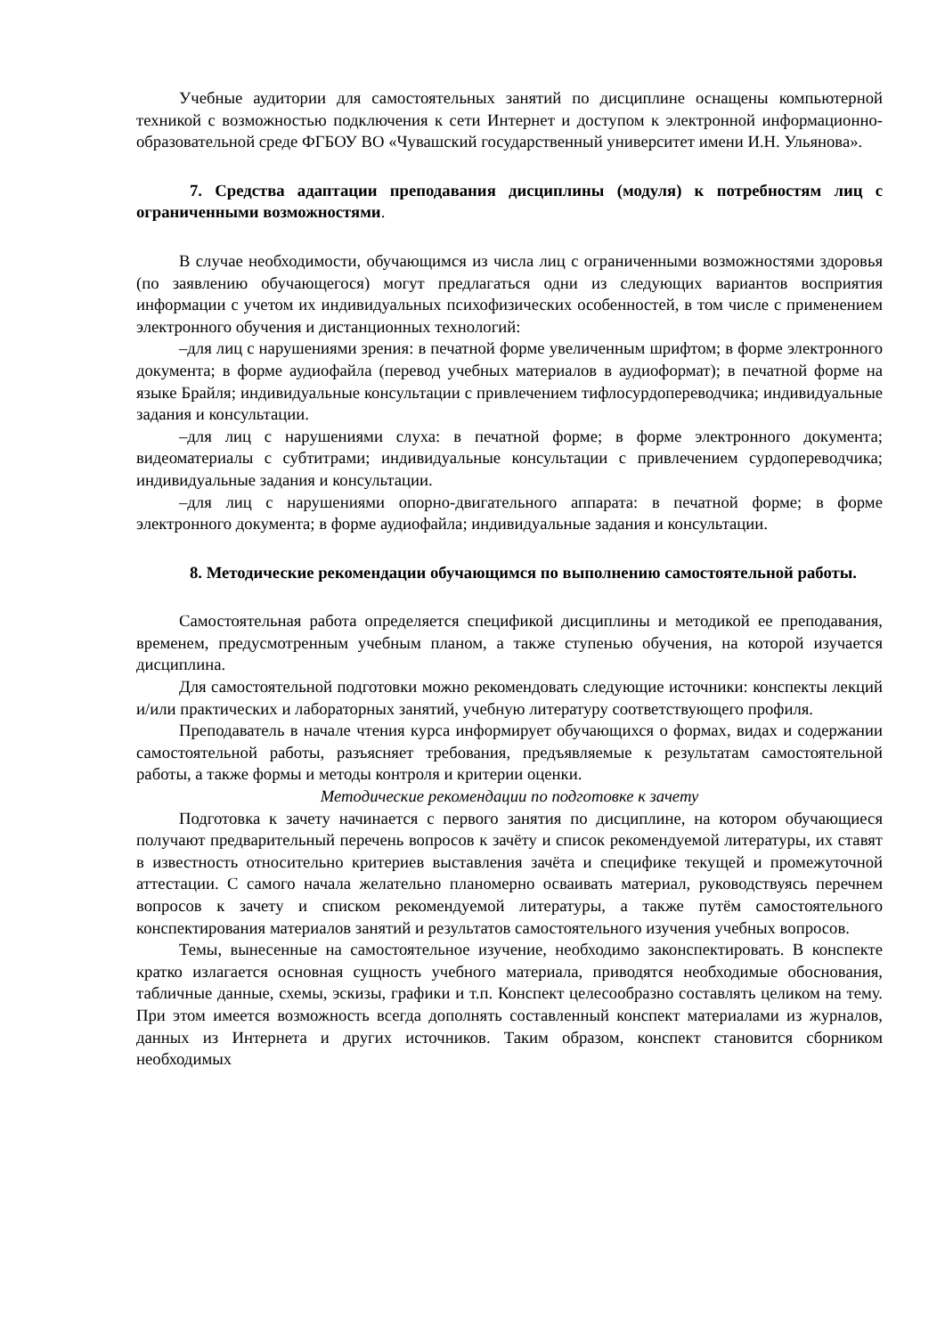Учебные аудитории для самостоятельных занятий по дисциплине оснащены компьютерной техникой с возможностью подключения к сети Интернет и доступом к электронной информационно-образовательной среде ФГБОУ ВО «Чувашский государственный университет имени И.Н. Ульянова».
7. Средства адаптации преподавания дисциплины (модуля) к потребностям лиц с ограниченными возможностями.
В случае необходимости, обучающимся из числа лиц с ограниченными возможностями здоровья (по заявлению обучающегося) могут предлагаться одни из следующих вариантов восприятия информации с учетом их индивидуальных психофизических особенностей, в том числе с применением электронного обучения и дистанционных технологий:
–для лиц с нарушениями зрения: в печатной форме увеличенным шрифтом; в форме электронного документа; в форме аудиофайла (перевод учебных материалов в аудиоформат); в печатной форме на языке Брайля; индивидуальные консультации с привлечением тифлосурдопереводчика; индивидуальные задания и консультации.
–для лиц с нарушениями слуха: в печатной форме; в форме электронного документа; видеоматериалы с субтитрами; индивидуальные консультации с привлечением сурдопереводчика; индивидуальные задания и консультации.
–для лиц с нарушениями опорно-двигательного аппарата: в печатной форме; в форме электронного документа; в форме аудиофайла; индивидуальные задания и консультации.
8. Методические рекомендации обучающимся по выполнению самостоятельной работы.
Самостоятельная работа определяется спецификой дисциплины и методикой ее преподавания, временем, предусмотренным учебным планом, а также ступенью обучения, на которой изучается дисциплина.
Для самостоятельной подготовки можно рекомендовать следующие источники: конспекты лекций и/или практических и лабораторных занятий, учебную литературу соответствующего профиля.
Преподаватель в начале чтения курса информирует обучающихся о формах, видах и содержании самостоятельной работы, разъясняет требования, предъявляемые к результатам самостоятельной работы, а также формы и методы контроля и критерии оценки.
Методические рекомендации по подготовке к зачету
Подготовка к зачету начинается с первого занятия по дисциплине, на котором обучающиеся получают предварительный перечень вопросов к зачёту и список рекомендуемой литературы, их ставят в известность относительно критериев выставления зачёта и специфике текущей и промежуточной аттестации. С самого начала желательно планомерно осваивать материал, руководствуясь перечнем вопросов к зачету и списком рекомендуемой литературы, а также путём самостоятельного конспектирования материалов занятий и результатов самостоятельного изучения учебных вопросов.
Темы, вынесенные на самостоятельное изучение, необходимо законспектировать. В конспекте кратко излагается основная сущность учебного материала, приводятся необходимые обоснования, табличные данные, схемы, эскизы, графики и т.п. Конспект целесообразно составлять целиком на тему. При этом имеется возможность всегда дополнять составленный конспект материалами из журналов, данных из Интернета и других источников. Таким образом, конспект становится сборником необходимых